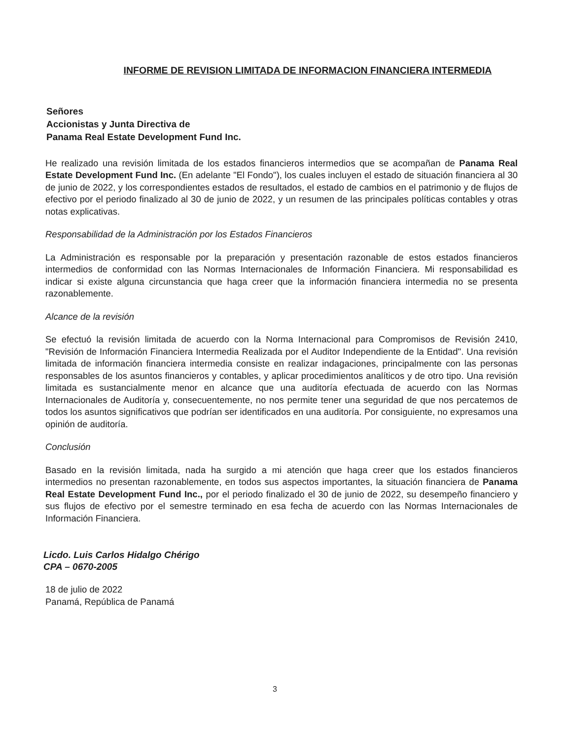INFORME DE REVISION LIMITADA DE INFORMACION FINANCIERA INTERMEDIA
Señores
Accionistas y Junta Directiva de
Panama Real Estate Development Fund Inc.
He realizado una revisión limitada de los estados financieros intermedios que se acompañan de Panama Real Estate Development Fund Inc. (En adelante "El Fondo"), los cuales incluyen el estado de situación financiera al 30 de junio de 2022, y los correspondientes estados de resultados, el estado de cambios en el patrimonio y de flujos de efectivo por el periodo finalizado al 30 de junio de 2022, y un resumen de las principales políticas contables y otras notas explicativas.
Responsabilidad de la Administración por los Estados Financieros
La Administración es responsable por la preparación y presentación razonable de estos estados financieros intermedios de conformidad con las Normas Internacionales de Información Financiera. Mi responsabilidad es indicar si existe alguna circunstancia que haga creer que la información financiera intermedia no se presenta razonablemente.
Alcance de la revisión
Se efectuó la revisión limitada de acuerdo con la Norma Internacional para Compromisos de Revisión 2410, "Revisión de Información Financiera Intermedia Realizada por el Auditor Independiente de la Entidad". Una revisión limitada de información financiera intermedia consiste en realizar indagaciones, principalmente con las personas responsables de los asuntos financieros y contables, y aplicar procedimientos analíticos y de otro tipo. Una revisión limitada es sustancialmente menor en alcance que una auditoría efectuada de acuerdo con las Normas Internacionales de Auditoría y, consecuentemente, no nos permite tener una seguridad de que nos percatemos de todos los asuntos significativos que podrían ser identificados en una auditoría. Por consiguiente, no expresamos una opinión de auditoría.
Conclusión
Basado en la revisión limitada, nada ha surgido a mi atención que haga creer que los estados financieros intermedios no presentan razonablemente, en todos sus aspectos importantes, la situación financiera de Panama Real Estate Development Fund Inc., por el periodo finalizado el 30 de junio de 2022, su desempeño financiero y sus flujos de efectivo por el semestre terminado en esa fecha de acuerdo con las Normas Internacionales de Información Financiera.
Licdo. Luis Carlos Hidalgo Chérigo
CPA – 0670-2005
18 de julio de 2022
Panamá, República de Panamá
3